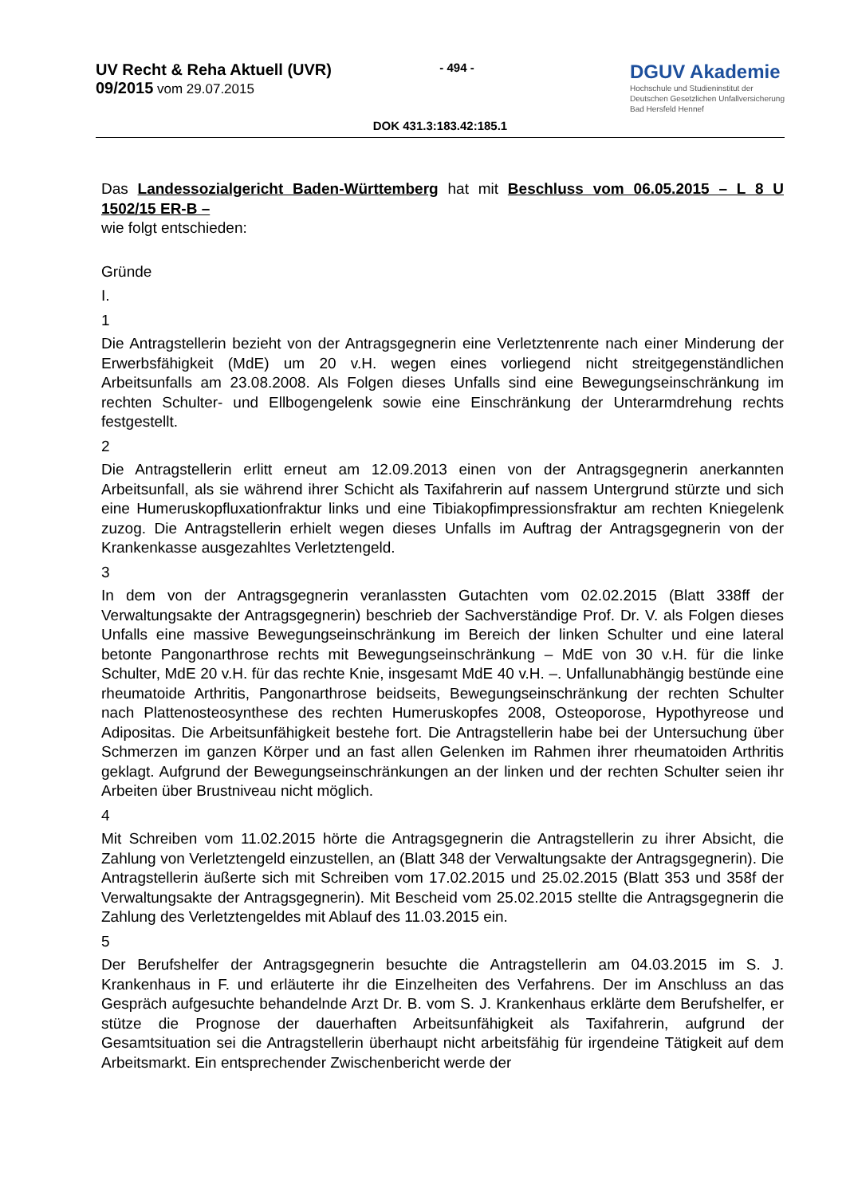UV Recht & Reha Aktuell (UVR)
09/2015 vom 29.07.2015
- 494 -
DGUV Akademie
Hochschule und Studieninstitut der
Deutschen Gesetzlichen Unfallversicherung
Bad Hersfeld Hennef
DOK 431.3:183.42:185.1
Das Landessozialgericht Baden-Württemberg hat mit Beschluss vom 06.05.2015 – L 8 U 1502/15 ER-B –
wie folgt entschieden:
Gründe
I.
1
Die Antragstellerin bezieht von der Antragsgegnerin eine Verletztenrente nach einer Minderung der Erwerbsfähigkeit (MdE) um 20 v.H. wegen eines vorliegend nicht streitgegenständlichen Arbeitsunfalls am 23.08.2008. Als Folgen dieses Unfalls sind eine Bewegungseinschränkung im rechten Schulter- und Ellbogengelenk sowie eine Einschränkung der Unterarmdrehung rechts festgestellt.
2
Die Antragstellerin erlitt erneut am 12.09.2013 einen von der Antragsgegnerin anerkannten Arbeitsunfall, als sie während ihrer Schicht als Taxifahrerin auf nassem Untergrund stürzte und sich eine Humeruskopfluxationfraktur links und eine Tibiakopfimpressionsfraktur am rechten Kniegelenk zuzog. Die Antragstellerin erhielt wegen dieses Unfalls im Auftrag der Antragsgegnerin von der Krankenkasse ausgezahltes Verletztengeld.
3
In dem von der Antragsgegnerin veranlassten Gutachten vom 02.02.2015 (Blatt 338ff der Verwaltungsakte der Antragsgegnerin) beschrieb der Sachverständige Prof. Dr. V. als Folgen dieses Unfalls eine massive Bewegungseinschränkung im Bereich der linken Schulter und eine lateral betonte Pangonarthrose rechts mit Bewegungseinschränkung – MdE von 30 v.H. für die linke Schulter, MdE 20 v.H. für das rechte Knie, insgesamt MdE 40 v.H. –. Unfallunabhängig bestünde eine rheumatoide Arthritis, Pangonarthrose beidseits, Bewegungseinschränkung der rechten Schulter nach Plattenosteosynthese des rechten Humeruskopfes 2008, Osteoporose, Hypothyreose und Adipositas. Die Arbeitsunfähigkeit bestehe fort. Die Antragstellerin habe bei der Untersuchung über Schmerzen im ganzen Körper und an fast allen Gelenken im Rahmen ihrer rheumatoiden Arthritis geklagt. Aufgrund der Bewegungseinschränkungen an der linken und der rechten Schulter seien ihr Arbeiten über Brustniveau nicht möglich.
4
Mit Schreiben vom 11.02.2015 hörte die Antragsgegnerin die Antragstellerin zu ihrer Absicht, die Zahlung von Verletztengeld einzustellen, an (Blatt 348 der Verwaltungsakte der Antragsgegnerin). Die Antragstellerin äußerte sich mit Schreiben vom 17.02.2015 und 25.02.2015 (Blatt 353 und 358f der Verwaltungsakte der Antragsgegnerin). Mit Bescheid vom 25.02.2015 stellte die Antragsgegnerin die Zahlung des Verletztengeldes mit Ablauf des 11.03.2015 ein.
5
Der Berufshelfer der Antragsgegnerin besuchte die Antragstellerin am 04.03.2015 im S. J. Krankenhaus in F. und erläuterte ihr die Einzelheiten des Verfahrens. Der im Anschluss an das Gespräch aufgesuchte behandelnde Arzt Dr. B. vom S. J. Krankenhaus erklärte dem Berufshelfer, er stütze die Prognose der dauerhaften Arbeitsunfähigkeit als Taxifahrerin, aufgrund der Gesamtsituation sei die Antragstellerin überhaupt nicht arbeitsfähig für irgendeine Tätigkeit auf dem Arbeitsmarkt. Ein entsprechender Zwischenbericht werde der